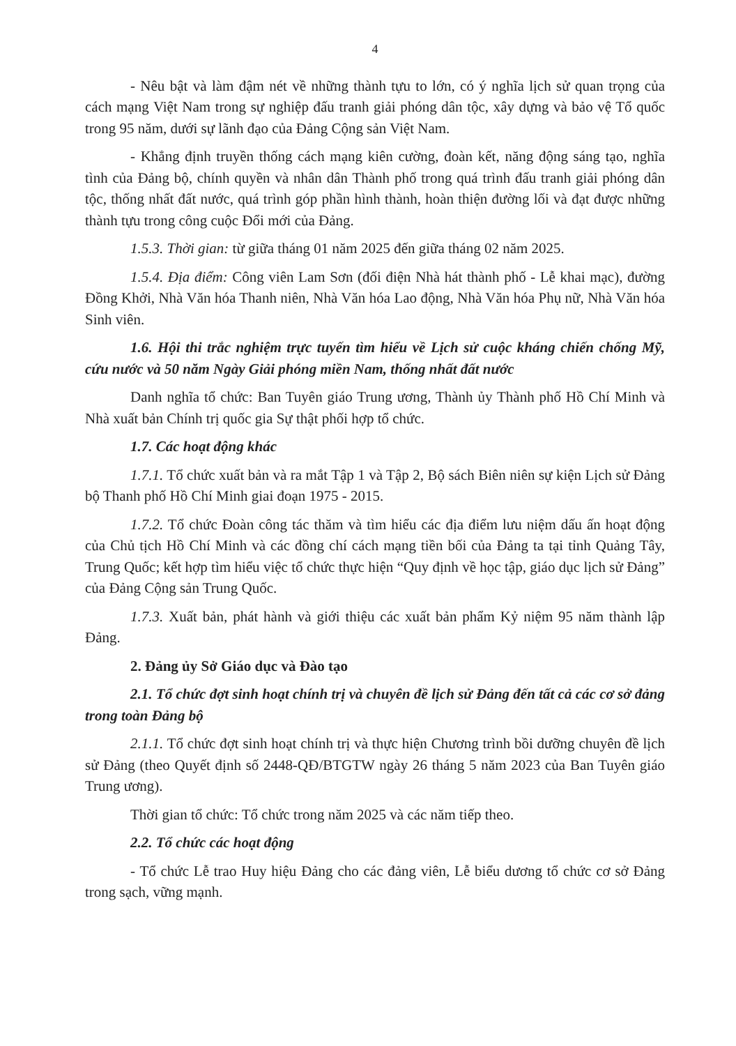4
- Nêu bật và làm đậm nét về những thành tựu to lớn, có ý nghĩa lịch sử quan trọng của cách mạng Việt Nam trong sự nghiệp đấu tranh giải phóng dân tộc, xây dựng và bảo vệ Tổ quốc trong 95 năm, dưới sự lãnh đạo của Đảng Cộng sản Việt Nam.
- Khẳng định truyền thống cách mạng kiên cường, đoàn kết, năng động sáng tạo, nghĩa tình của Đảng bộ, chính quyền và nhân dân Thành phố trong quá trình đấu tranh giải phóng dân tộc, thống nhất đất nước, quá trình góp phần hình thành, hoàn thiện đường lối và đạt được những thành tựu trong công cuộc Đổi mới của Đảng.
1.5.3. Thời gian: từ giữa tháng 01 năm 2025 đến giữa tháng 02 năm 2025.
1.5.4. Địa điểm: Công viên Lam Sơn (đối điện Nhà hát thành phố - Lễ khai mạc), đường Đồng Khởi, Nhà Văn hóa Thanh niên, Nhà Văn hóa Lao động, Nhà Văn hóa Phụ nữ, Nhà Văn hóa Sinh viên.
1.6. Hội thi trắc nghiệm trực tuyến tìm hiểu về Lịch sử cuộc kháng chiến chống Mỹ, cứu nước và 50 năm Ngày Giải phóng miền Nam, thống nhất đất nước
Danh nghĩa tổ chức: Ban Tuyên giáo Trung ương, Thành ủy Thành phố Hồ Chí Minh và Nhà xuất bản Chính trị quốc gia Sự thật phối hợp tổ chức.
1.7. Các hoạt động khác
1.7.1. Tổ chức xuất bản và ra mắt Tập 1 và Tập 2, Bộ sách Biên niên sự kiện Lịch sử Đảng bộ Thanh phố Hồ Chí Minh giai đoạn 1975 - 2015.
1.7.2. Tổ chức Đoàn công tác thăm và tìm hiểu các địa điểm lưu niệm dấu ấn hoạt động của Chủ tịch Hồ Chí Minh và các đồng chí cách mạng tiền bối của Đảng ta tại tỉnh Quảng Tây, Trung Quốc; kết hợp tìm hiểu việc tổ chức thực hiện “Quy định về học tập, giáo dục lịch sử Đảng” của Đảng Cộng sản Trung Quốc.
1.7.3. Xuất bản, phát hành và giới thiệu các xuất bản phẩm Kỷ niệm 95 năm thành lập Đảng.
2. Đảng ủy Sở Giáo dục và Đào tạo
2.1. Tổ chức đợt sinh hoạt chính trị và chuyên đề lịch sử Đảng đến tất cả các cơ sở đảng trong toàn Đảng bộ
2.1.1. Tổ chức đợt sinh hoạt chính trị và thực hiện Chương trình bồi dưỡng chuyên đề lịch sử Đảng (theo Quyết định số 2448-QĐ/BTGTW ngày 26 tháng 5 năm 2023 của Ban Tuyên giáo Trung ương).
Thời gian tổ chức: Tổ chức trong năm 2025 và các năm tiếp theo.
2.2. Tổ chức các hoạt động
- Tổ chức Lễ trao Huy hiệu Đảng cho các đảng viên, Lễ biểu dương tổ chức cơ sở Đảng trong sạch, vững mạnh.